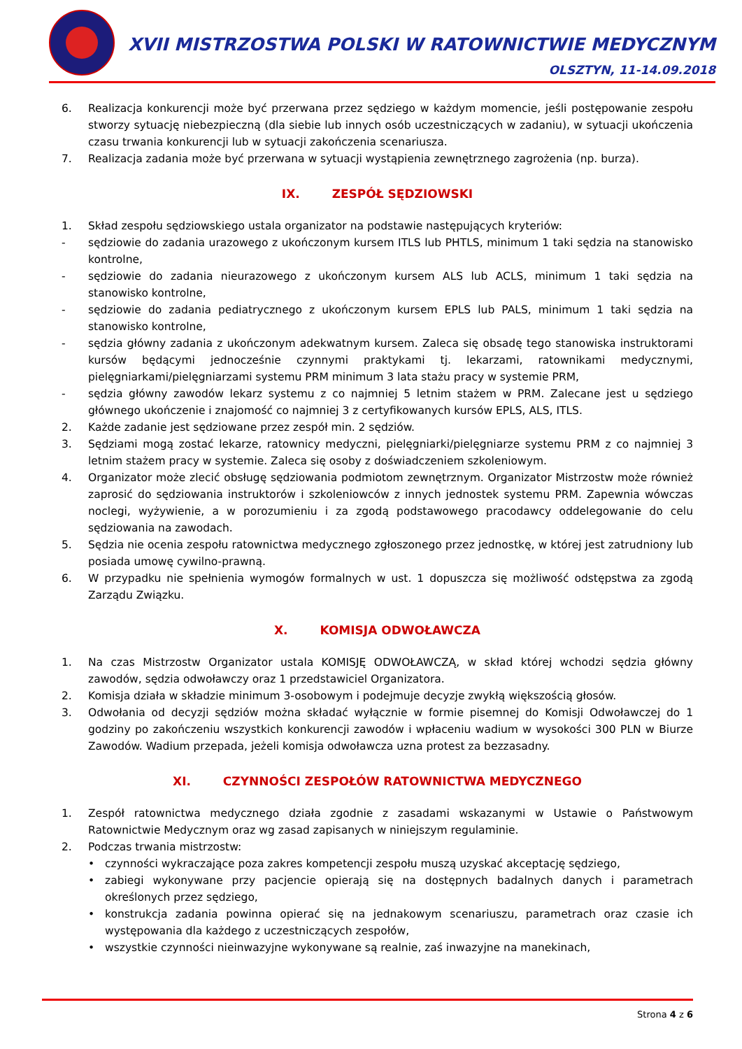XVII MISTRZOSTWA POLSKI W RATOWNICTWIE MEDYCZNYM
OLSZTYN, 11-14.09.2018
6. Realizacja konkurencji może być przerwana przez sędziego w każdym momencie, jeśli postępowanie zespołu stworzy sytuację niebezpieczną (dla siebie lub innych osób uczestniczących w zadaniu), w sytuacji ukończenia czasu trwania konkurencji lub w sytuacji zakończenia scenariusza.
7. Realizacja zadania może być przerwana w sytuacji wystąpienia zewnętrznego zagrożenia (np. burza).
IX. ZESPÓŁ SĘDZIOWSKI
1. Skład zespołu sędziowskiego ustala organizator na podstawie następujących kryteriów:
- sędziowie do zadania urazowego z ukończonym kursem ITLS lub PHTLS, minimum 1 taki sędzia na stanowisko kontrolne,
- sędziowie do zadania nieurazowego z ukończonym kursem ALS lub ACLS, minimum 1 taki sędzia na stanowisko kontrolne,
- sędziowie do zadania pediatrycznego z ukończonym kursem EPLS lub PALS, minimum 1 taki sędzia na stanowisko kontrolne,
- sędzia główny zadania z ukończonym adekwatnym kursem. Zaleca się obsadę tego stanowiska instruktorami kursów będącymi jednocześnie czynnymi praktykami tj. lekarzami, ratownikami medycznymi, pielęgniarkami/pielęgniarzami systemu PRM minimum 3 lata stażu pracy w systemie PRM,
- sędzia główny zawodów lekarz systemu z co najmniej 5 letnim stażem w PRM. Zalecane jest u sędziego głównego ukończenie i znajomość co najmniej 3 z certyfikowanych kursów EPLS, ALS, ITLS.
2. Każde zadanie jest sędziowane przez zespół min. 2 sędziów.
3. Sędziami mogą zostać lekarze, ratownicy medyczni, pielęgniarki/pielęgniarze systemu PRM z co najmniej 3 letnim stażem pracy w systemie. Zaleca się osoby z doświadczeniem szkoleniowym.
4. Organizator może zlecić obsługę sędziowania podmiotom zewnętrznym. Organizator Mistrzostw może również zaprosić do sędziowania instruktorów i szkoleniowców z innych jednostek systemu PRM. Zapewnia wówczas noclegi, wyżywienie, a w porozumieniu i za zgodą podstawowego pracodawcy oddelegowanie do celu sędziowania na zawodach.
5. Sędzia nie ocenia zespołu ratownictwa medycznego zgłoszonego przez jednostkę, w której jest zatrudniony lub posiada umowę cywilno-prawną.
6. W przypadku nie spełnienia wymogów formalnych w ust. 1 dopuszcza się możliwość odstępstwa za zgodą Zarządu Związku.
X. KOMISJA ODWOŁAWCZA
1. Na czas Mistrzostw Organizator ustala KOMISJĘ ODWOŁAWCZĄ, w skład której wchodzi sędzia główny zawodów, sędzia odwoławczy oraz 1 przedstawiciel Organizatora.
2. Komisja działa w składzie minimum 3-osobowym i podejmuje decyzje zwykłą większością głosów.
3. Odwołania od decyzji sędziów można składać wyłącznie w formie pisemnej do Komisji Odwoławczej do 1 godziny po zakończeniu wszystkich konkurencji zawodów i wpłaceniu wadium w wysokości 300 PLN w Biurze Zawodów. Wadium przepada, jeżeli komisja odwoławcza uzna protest za bezzasadny.
XI. CZYNNOŚCI ZESPOŁÓW RATOWNICTWA MEDYCZNEGO
1. Zespół ratownictwa medycznego działa zgodnie z zasadami wskazanymi w Ustawie o Państwowym Ratownictwie Medycznym oraz wg zasad zapisanych w niniejszym regulaminie.
2. Podczas trwania mistrzostw:
• czynności wykraczające poza zakres kompetencji zespołu muszą uzyskać akceptację sędziego,
• zabiegi wykonywane przy pacjencie opierają się na dostępnych badalnych danych i parametrach określonych przez sędziego,
• konstrukcja zadania powinna opierać się na jednakowym scenariuszu, parametrach oraz czasie ich występowania dla każdego z uczestniczących zespołów,
• wszystkie czynności nieinwazyjne wykonywane są realnie, zaś inwazyjne na manekinach,
Strona 4 z 6